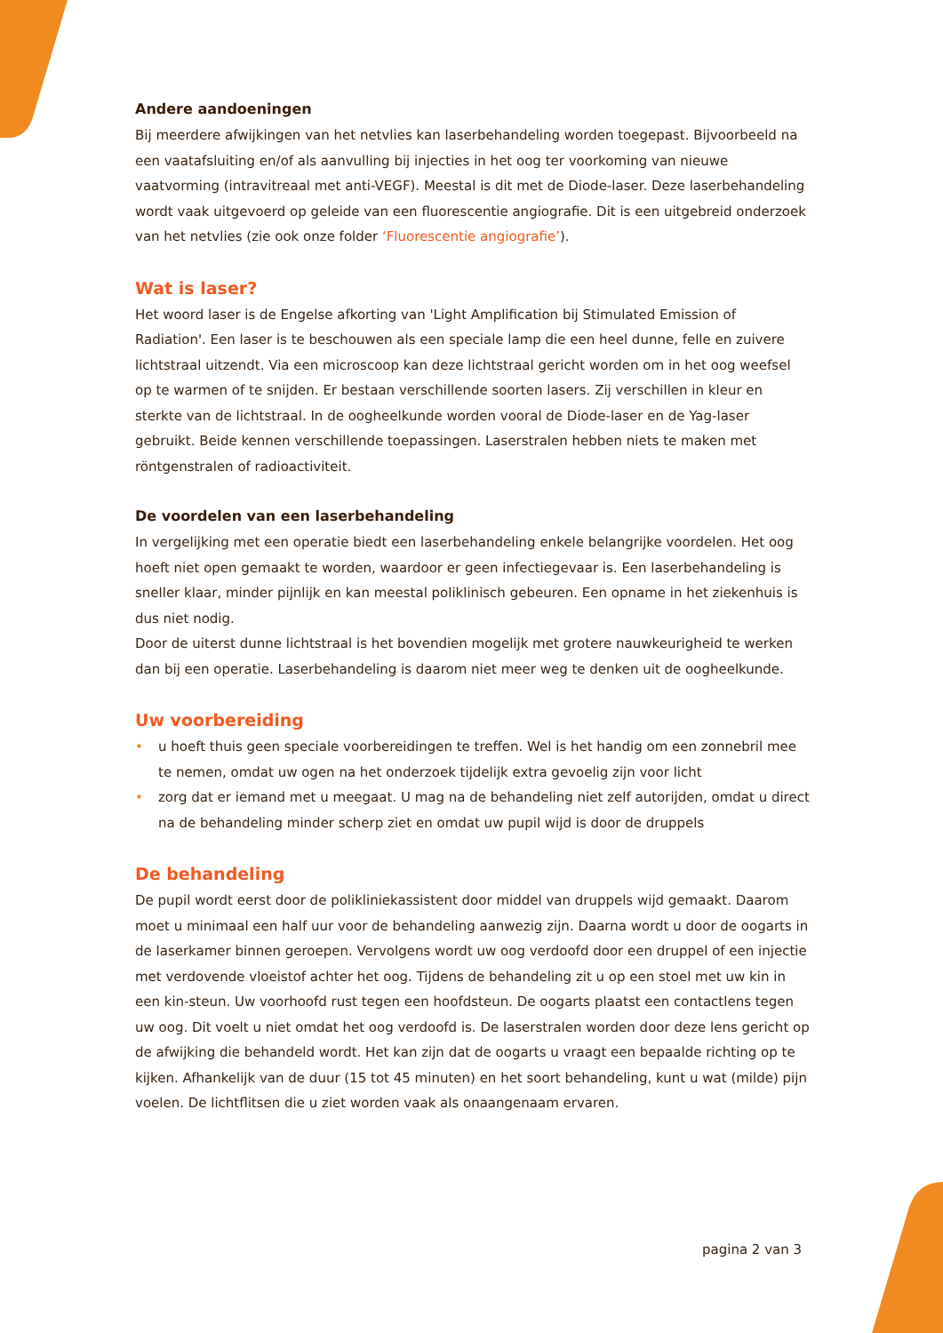Andere aandoeningen
Bij meerdere afwijkingen van het netvlies kan laserbehandeling worden toegepast. Bijvoorbeeld na een vaatafsluiting en/of als aanvulling bij injecties in het oog ter voorkoming van nieuwe vaatvorming (intravitreaal met anti-VEGF). Meestal is dit met de Diode-laser. Deze laserbehandeling wordt vaak uitgevoerd op geleide van een fluorescentie angiografie. Dit is een uitgebreid onderzoek van het netvlies (zie ook onze folder ‘Fluorescentie angiografie’).
Wat is laser?
Het woord laser is de Engelse afkorting van 'Light Amplification bij Stimulated Emission of Radiation'. Een laser is te beschouwen als een speciale lamp die een heel dunne, felle en zuivere lichtstraal uitzendt. Via een microscoop kan deze lichtstraal gericht worden om in het oog weefsel op te warmen of te snijden. Er bestaan verschillende soorten lasers. Zij verschillen in kleur en sterkte van de lichtstraal. In de oogheelkunde worden vooral de Diode-laser en de Yag-laser gebruikt. Beide kennen verschillende toepassingen. Laserstralen hebben niets te maken met röntgenstralen of radioactiviteit.
De voordelen van een laserbehandeling
In vergelijking met een operatie biedt een laserbehandeling enkele belangrijke voordelen. Het oog hoeft niet open gemaakt te worden, waardoor er geen infectiegevaar is. Een laserbehandeling is sneller klaar, minder pijnlijk en kan meestal poliklinisch gebeuren. Een opname in het ziekenhuis is dus niet nodig.
Door de uiterst dunne lichtstraal is het bovendien mogelijk met grotere nauwkeurigheid te werken dan bij een operatie. Laserbehandeling is daarom niet meer weg te denken uit de oogheelkunde.
Uw voorbereiding
• u hoeft thuis geen speciale voorbereidingen te treffen. Wel is het handig om een zonnebril mee te nemen, omdat uw ogen na het onderzoek tijdelijk extra gevoelig zijn voor licht
• zorg dat er iemand met u meegaat. U mag na de behandeling niet zelf autorijden, omdat u direct na de behandeling minder scherp ziet en omdat uw pupil wijd is door de druppels
De behandeling
De pupil wordt eerst door de polikliniekassistent door middel van druppels wijd gemaakt. Daarom moet u minimaal een half uur voor de behandeling aanwezig zijn. Daarna wordt u door de oogarts in de laserkamer binnen geroepen. Vervolgens wordt uw oog verdoofd door een druppel of een injectie met verdovende vloeistof achter het oog. Tijdens de behandeling zit u op een stoel met uw kin in een kin-steun. Uw voorhoofd rust tegen een hoofdsteun. De oogarts plaatst een contactlens tegen uw oog. Dit voelt u niet omdat het oog verdoofd is. De laserstralen worden door deze lens gericht op de afwijking die behandeld wordt. Het kan zijn dat de oogarts u vraagt een bepaalde richting op te kijken. Afhankelijk van de duur (15 tot 45 minuten) en het soort behandeling, kunt u wat (milde) pijn voelen. De lichtflitsen die u ziet worden vaak als onaangenaam ervaren.
pagina 2 van 3